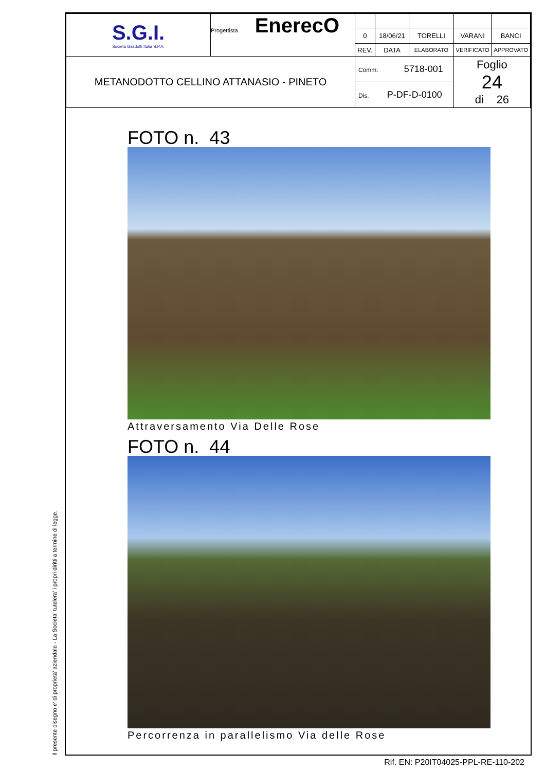Il presente disegno e' di proprieta' aziendale - La Societa' tutelera' i propri diritti a termine di legge.
| S.G.I. Società Gasdotti Italia S.P.A. | Progettista EnerecO | | | | | |
| | | 0 | 18/06/21 | TORELLI | VARANI | BANCI |
| | | REV. | DATA | ELABORATO | VERIFICATO | APPROVATO |
| METANODOTTO CELLINO ATTANASIO - PINETO | | Comm. 5718-001 | | | Foglio 24 di 26 | |
| | | Dis. P-DF-D-0100 | | | | |
FOTO n. 43
Attraversamento Via Delle Rose
FOTO n. 44
Percorrenza in parallelismo Via delle Rose
Rif. EN: P20IT04025-PPL-RE-110-202